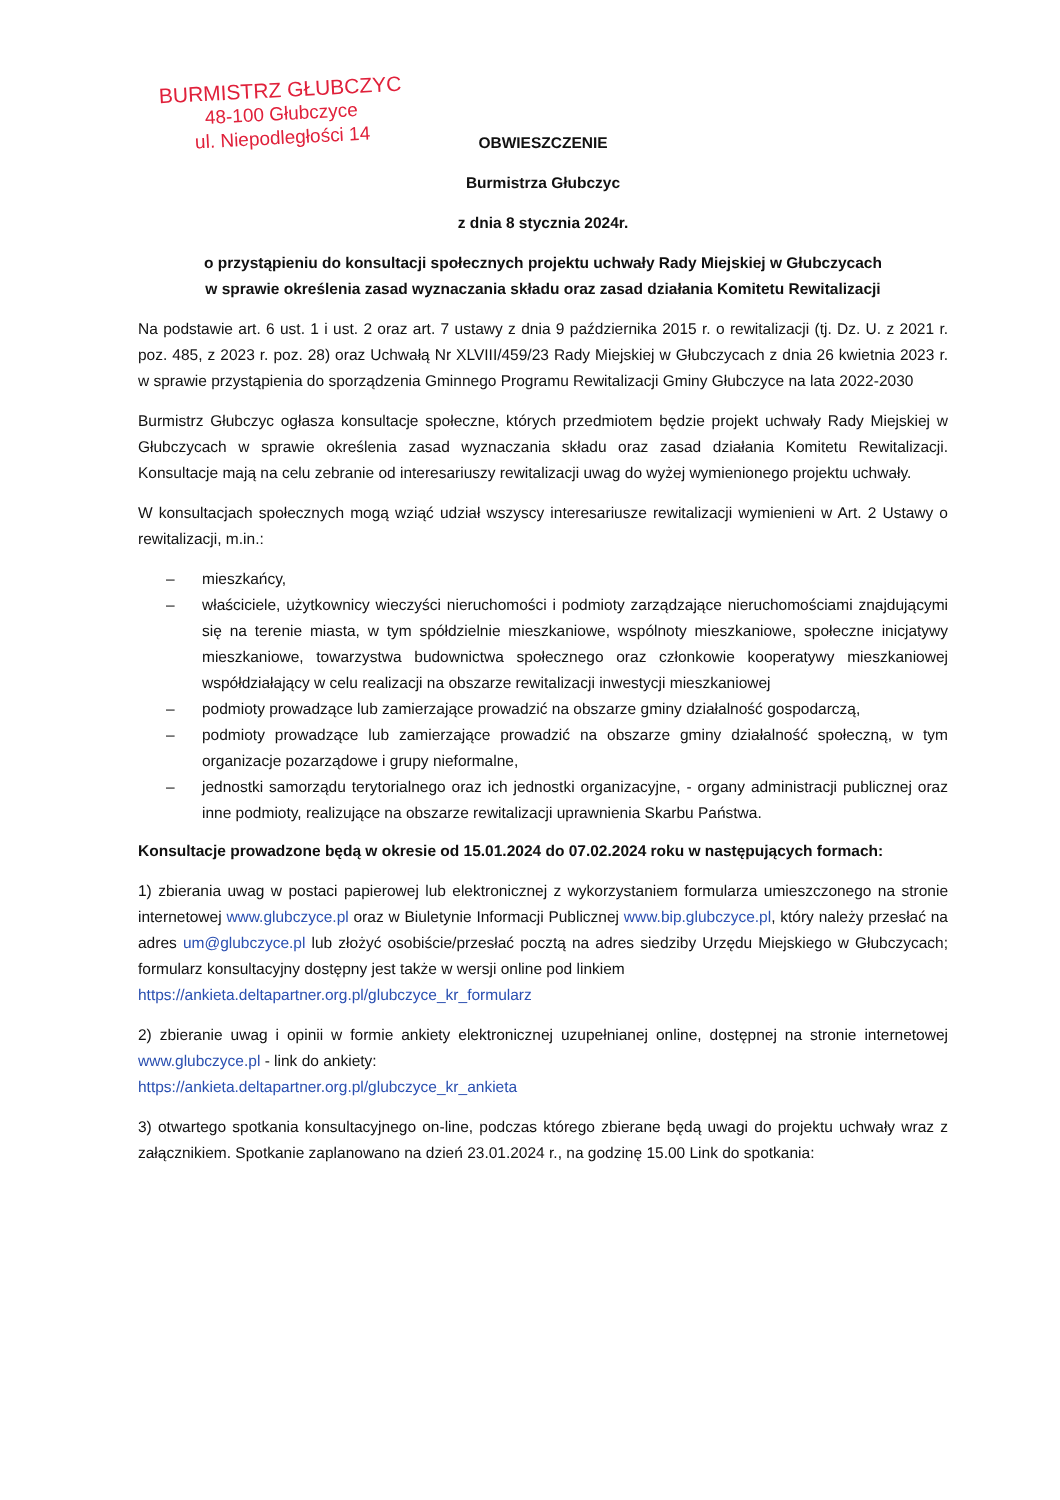BURMISTRZ GŁUBCZYC
48-100 Głubczyce
ul. Niepodległości 14
OBWIESZCZENIE
Burmistrza Głubczyc
z dnia 8 stycznia 2024r.
o przystąpieniu do konsultacji społecznych projektu uchwały Rady Miejskiej w Głubczycach
w sprawie określenia zasad wyznaczania składu oraz zasad działania Komitetu Rewitalizacji
Na podstawie art. 6 ust. 1 i ust. 2 oraz art. 7 ustawy z dnia 9 października 2015 r. o rewitalizacji (tj. Dz. U. z 2021 r. poz. 485, z 2023 r. poz. 28) oraz Uchwałą Nr XLVIII/459/23 Rady Miejskiej w Głubczycach z dnia 26 kwietnia 2023 r. w sprawie przystąpienia do sporządzenia Gminnego Programu Rewitalizacji Gminy Głubczyce na lata 2022-2030
Burmistrz Głubczyc ogłasza konsultacje społeczne, których przedmiotem będzie projekt uchwały Rady Miejskiej w Głubczycach w sprawie określenia zasad wyznaczania składu oraz zasad działania Komitetu Rewitalizacji. Konsultacje mają na celu zebranie od interesariuszy rewitalizacji uwag do wyżej wymienionego projektu uchwały.
W konsultacjach społecznych mogą wziąć udział wszyscy interesariusze rewitalizacji wymienieni w Art. 2 Ustawy o rewitalizacji, m.in.:
– mieszkańcy,
– właściciele, użytkownicy wieczyści nieruchomości i podmioty zarządzające nieruchomościami znajdującymi się na terenie miasta, w tym spółdzielnie mieszkaniowe, wspólnoty mieszkaniowe, społeczne inicjatywy mieszkaniowe, towarzystwa budownictwa społecznego oraz członkowie kooperatywy mieszkaniowej współdziałający w celu realizacji na obszarze rewitalizacji inwestycji mieszkaniowej
– podmioty prowadzące lub zamierzające prowadzić na obszarze gminy działalność gospodarczą,
– podmioty prowadzące lub zamierzające prowadzić na obszarze gminy działalność społeczną, w tym organizacje pozarządowe i grupy nieformalne,
– jednostki samorządu terytorialnego oraz ich jednostki organizacyjne, - organy administracji publicznej oraz inne podmioty, realizujące na obszarze rewitalizacji uprawnienia Skarbu Państwa.
Konsultacje prowadzone będą w okresie od 15.01.2024 do 07.02.2024 roku w następujących formach:
1) zbierania uwag w postaci papierowej lub elektronicznej z wykorzystaniem formularza umieszczonego na stronie internetowej www.glubczyce.pl oraz w Biuletynie Informacji Publicznej www.bip.glubczyce.pl, który należy przesłać na adres um@glubczyce.pl lub złożyć osobiście/przesłać pocztą na adres siedziby Urzędu Miejskiego w Głubczycach; formularz konsultacyjny dostępny jest także w wersji online pod linkiem
https://ankieta.deltapartner.org.pl/glubczyce_kr_formularz
2) zbieranie uwag i opinii w formie ankiety elektronicznej uzupełnianej online, dostępnej na stronie internetowej www.glubczyce.pl - link do ankiety:
https://ankieta.deltapartner.org.pl/glubczyce_kr_ankieta
3) otwartego spotkania konsultacyjnego on-line, podczas którego zbierane będą uwagi do projektu uchwały wraz z załącznikiem. Spotkanie zaplanowano na dzień 23.01.2024 r., na godzinę 15.00 Link do spotkania: